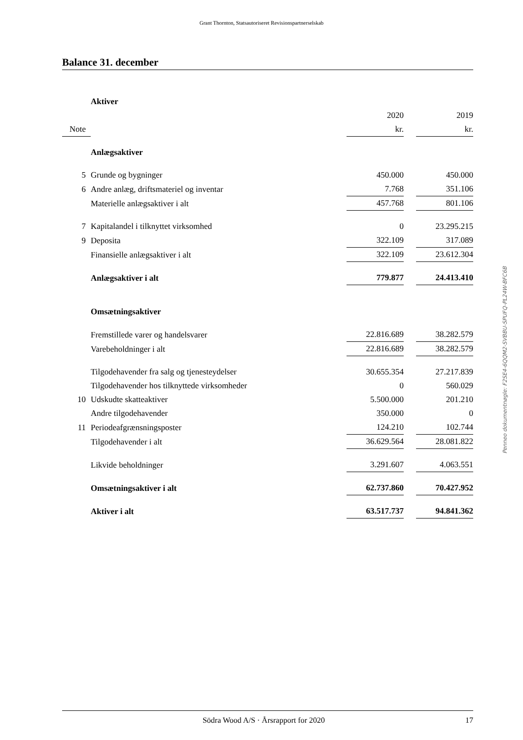Grant Thornton, Statsautoriseret Revisionspartnerselskab
Balance 31. december
| | Aktiver | | | |
| | | 2020 | | 2019 |
| Note | | kr. | | kr. |
| | Anlægsaktiver | | | |
| 5 | Grunde og bygninger | 450.000 | | 450.000 |
| 6 | Andre anlæg, driftsmateriel og inventar | 7.768 | | 351.106 |
| | Materielle anlægsaktiver i alt | 457.768 | | 801.106 |
| 7 | Kapitalandel i tilknyttet virksomhed | 0 | | 23.295.215 |
| 9 | Deposita | 322.109 | | 317.089 |
| | Finansielle anlægsaktiver i alt | 322.109 | | 23.612.304 |
| | Anlægsaktiver i alt | 779.877 | | 24.413.410 |
| | Omsætningsaktiver | | | |
| | Fremstillede varer og handelsvarer | 22.816.689 | | 38.282.579 |
| | Varebeholdninger i alt | 22.816.689 | | 38.282.579 |
| | Tilgodehavender fra salg og tjenesteydelser | 30.655.354 | | 27.217.839 |
| | Tilgodehavender hos tilknyttede virksomheder | 0 | | 560.029 |
| 10 | Udskudte skatteaktiver | 5.500.000 | | 201.210 |
| | Andre tilgodehavender | 350.000 | | 0 |
| 11 | Periodeafgrænsningsposter | 124.210 | | 102.744 |
| | Tilgodehavender i alt | 36.629.564 | | 28.081.822 |
| | Likvide beholdninger | 3.291.607 | | 4.063.551 |
| | Omsætningsaktiver i alt | 62.737.860 | | 70.427.952 |
| | Aktiver i alt | 63.517.737 | | 94.841.362 |
Penneo dokumentnøgle: F2SE4-6QQM2-SVBBU-SPUFQ-PL24W-BFC6B
Södra Wood A/S · Årsrapport for 2020 17